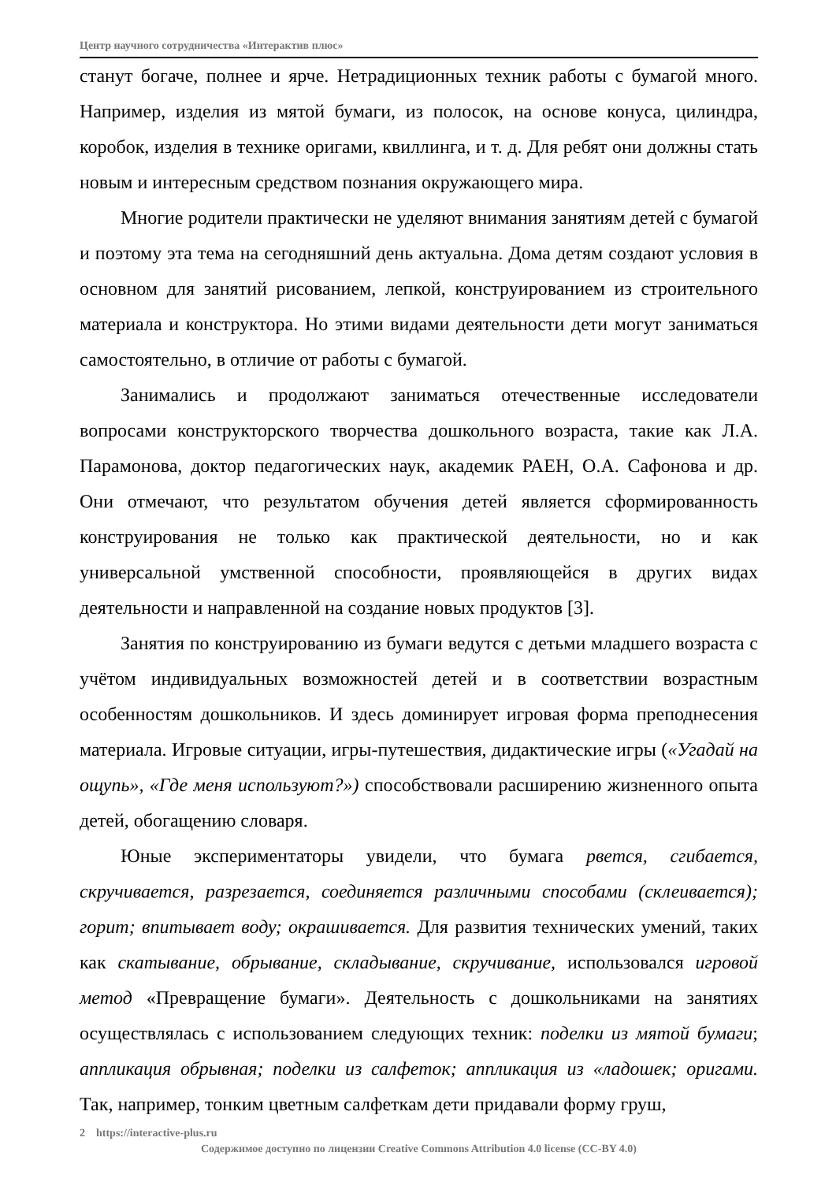Центр научного сотрудничества «Интерактив плюс»
станут богаче, полнее и ярче. Нетрадиционных техник работы с бумагой много. Например, изделия из мятой бумаги, из полосок, на основе конуса, цилиндра, коробок, изделия в технике оригами, квиллинга, и т. д. Для ребят они должны стать новым и интересным средством познания окружающего мира.
Многие родители практически не уделяют внимания занятиям детей с бумагой и поэтому эта тема на сегодняшний день актуальна. Дома детям создают условия в основном для занятий рисованием, лепкой, конструированием из строительного материала и конструктора. Но этими видами деятельности дети могут заниматься самостоятельно, в отличие от работы с бумагой.
Занимались и продолжают заниматься отечественные исследователи вопросами конструкторского творчества дошкольного возраста, такие как Л.А. Парамонова, доктор педагогических наук, академик РАЕН, О.А. Сафонова и др. Они отмечают, что результатом обучения детей является сформированность конструирования не только как практической деятельности, но и как универсальной умственной способности, проявляющейся в других видах деятельности и направленной на создание новых продуктов [3].
Занятия по конструированию из бумаги ведутся с детьми младшего возраста с учётом индивидуальных возможностей детей и в соответствии возрастным особенностям дошкольников. И здесь доминирует игровая форма преподнесения материала. Игровые ситуации, игры-путешествия, дидактические игры («Угадай на ощупь», «Где меня используют?») способствовали расширению жизненного опыта детей, обогащению словаря.
Юные экспериментаторы увидели, что бумага рвется, сгибается, скручивается, разрезается, соединяется различными способами (склеивается); горит; впитывает воду; окрашивается. Для развития технических умений, таких как скатывание, обрывание, складывание, скручивание, использовался игровой метод «Превращение бумаги». Деятельность с дошкольниками на занятиях осуществлялась с использованием следующих техник: поделки из мятой бумаги; аппликация обрывная; поделки из салфеток; аппликация из «ладошек; оригами. Так, например, тонким цветным салфеткам дети придавали форму груш,
2 https://interactive-plus.ru
Содержимое доступно по лицензии Creative Commons Attribution 4.0 license (CC-BY 4.0)